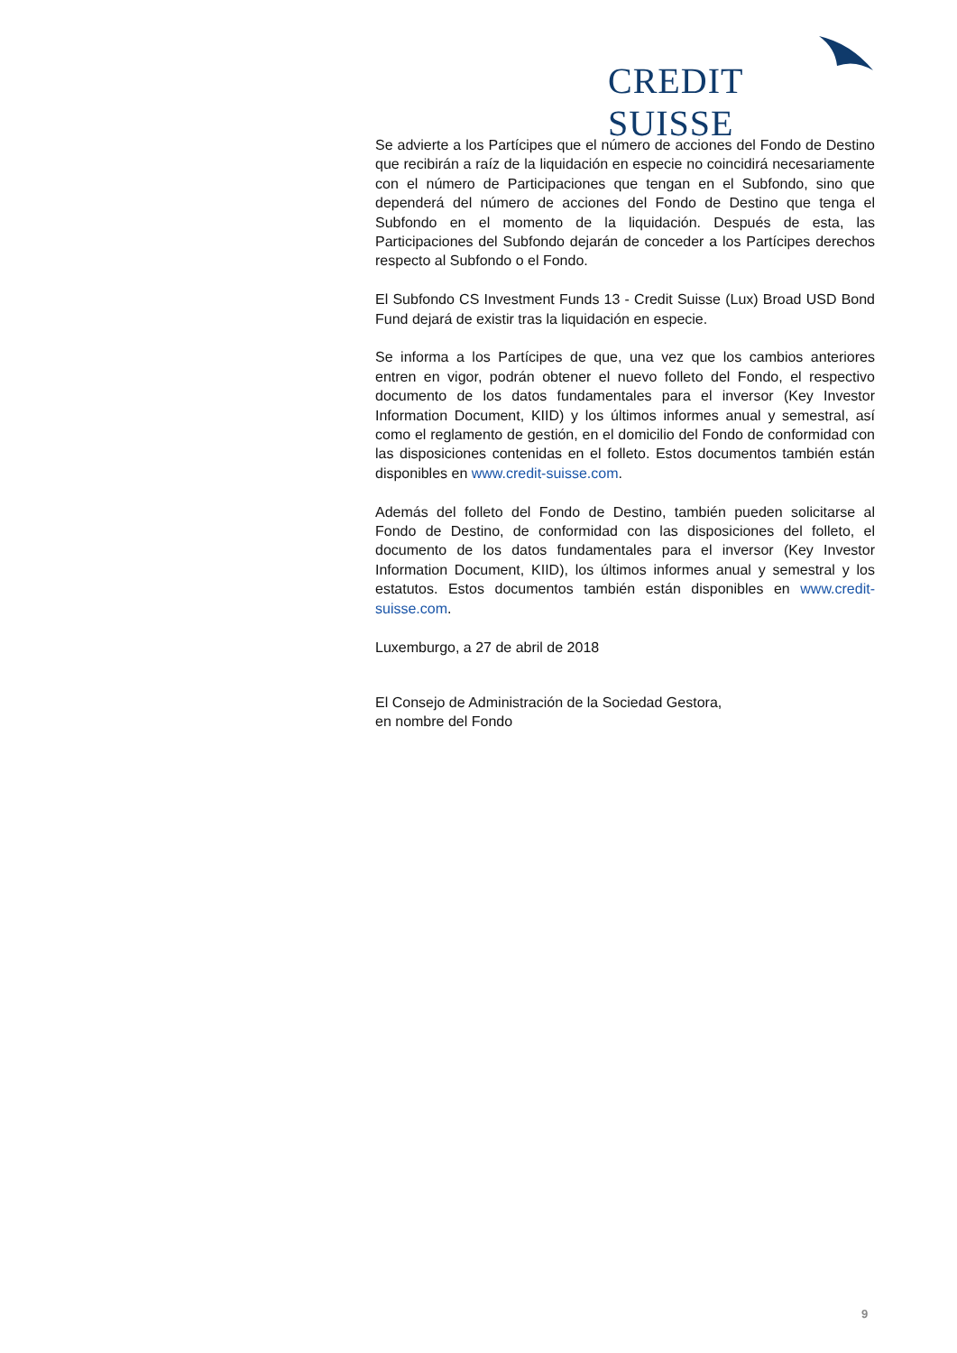CREDIT SUISSE
Se advierte a los Partícipes que el número de acciones del Fondo de Destino que recibirán a raíz de la liquidación en especie no coincidirá necesariamente con el número de Participaciones que tengan en el Subfondo, sino que dependerá del número de acciones del Fondo de Destino que tenga el Subfondo en el momento de la liquidación. Después de esta, las Participaciones del Subfondo dejarán de conceder a los Partícipes derechos respecto al Subfondo o el Fondo.
El Subfondo CS Investment Funds 13 - Credit Suisse (Lux) Broad USD Bond Fund dejará de existir tras la liquidación en especie.
Se informa a los Partícipes de que, una vez que los cambios anteriores entren en vigor, podrán obtener el nuevo folleto del Fondo, el respectivo documento de los datos fundamentales para el inversor (Key Investor Information Document, KIID) y los últimos informes anual y semestral, así como el reglamento de gestión, en el domicilio del Fondo de conformidad con las disposiciones contenidas en el folleto. Estos documentos también están disponibles en www.credit-suisse.com.
Además del folleto del Fondo de Destino, también pueden solicitarse al Fondo de Destino, de conformidad con las disposiciones del folleto, el documento de los datos fundamentales para el inversor (Key Investor Information Document, KIID), los últimos informes anual y semestral y los estatutos. Estos documentos también están disponibles en www.credit-suisse.com.
Luxemburgo, a 27 de abril de 2018
El Consejo de Administración de la Sociedad Gestora,
en nombre del Fondo
9